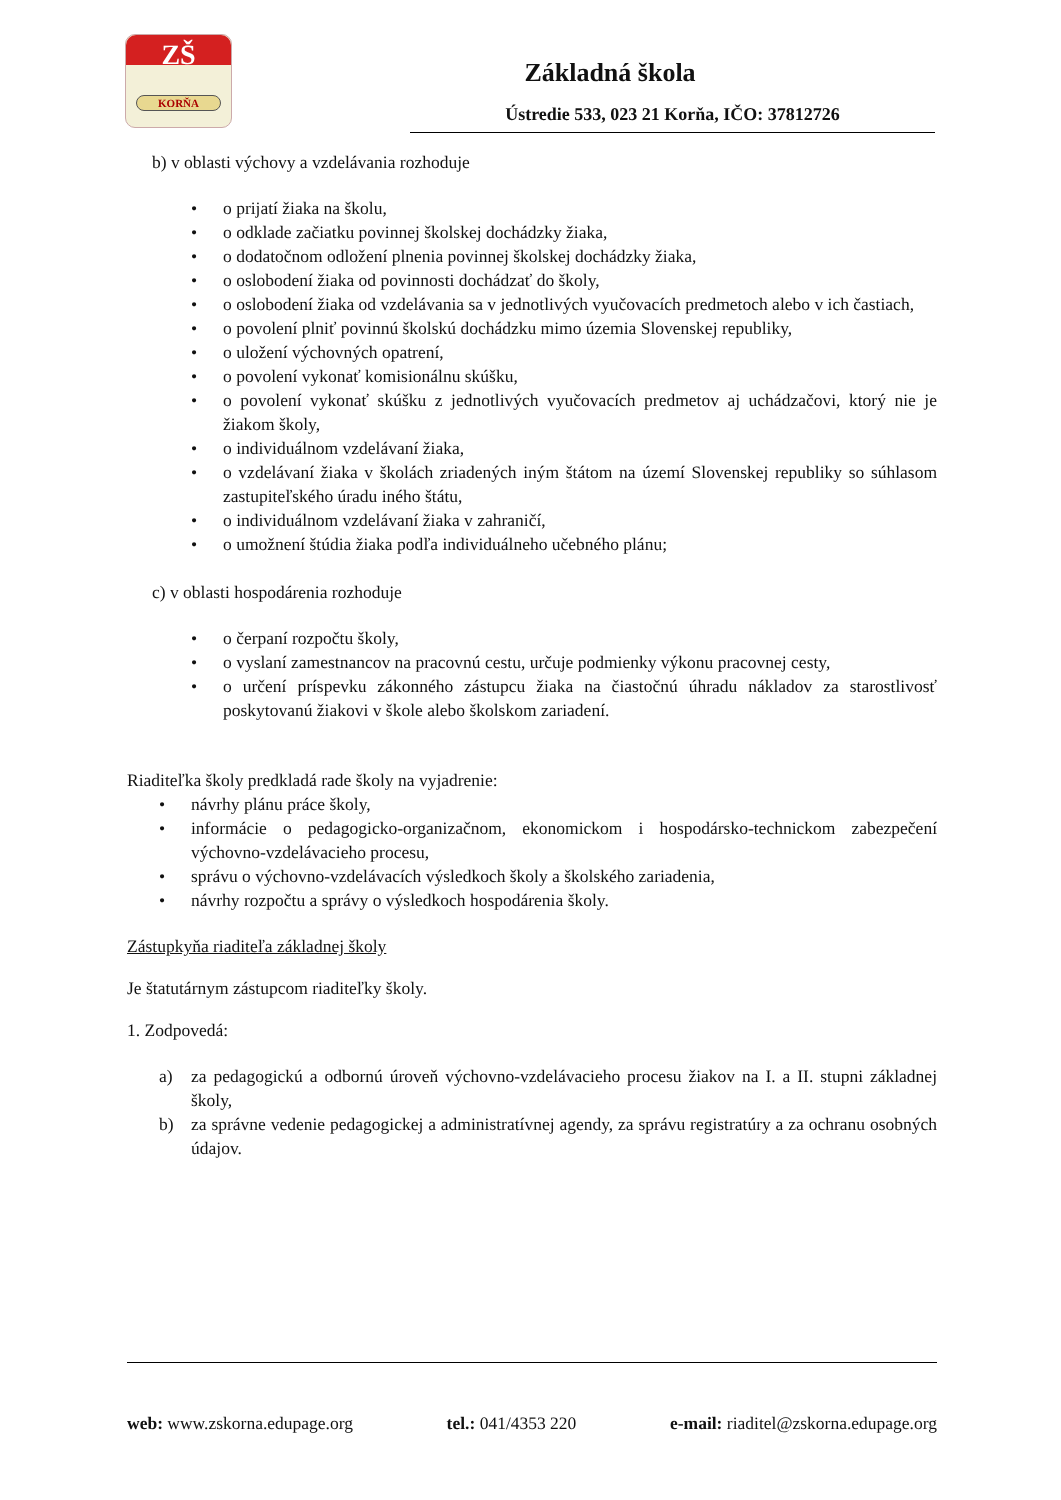ZŠ
KORŇA
Základná škola
Ústredie 533, 023 21 Korňa, IČO: 37812726
b) v oblasti výchovy a vzdelávania rozhoduje
• o prijatí žiaka na školu,
• o odklade začiatku povinnej školskej dochádzky žiaka,
• o dodatočnom odložení plnenia povinnej školskej dochádzky žiaka,
• o oslobodení žiaka od povinnosti dochádzať do školy,
• o oslobodení žiaka od vzdelávania sa v jednotlivých vyučovacích predmetoch alebo v ich častiach,
• o povolení plniť povinnú školskú dochádzku mimo územia Slovenskej republiky,
• o uložení výchovných opatrení,
• o povolení vykonať komisionálnu skúšku,
• o povolení vykonať skúšku z jednotlivých vyučovacích predmetov aj uchádzačovi, ktorý nie je žiakom školy,
• o individuálnom vzdelávaní žiaka,
• o vzdelávaní žiaka v školách zriadených iným štátom na území Slovenskej republiky so súhlasom zastupiteľského úradu iného štátu,
• o individuálnom vzdelávaní žiaka v zahraničí,
• o umožnení štúdia žiaka podľa individuálneho učebného plánu;
c) v oblasti hospodárenia rozhoduje
• o čerpaní rozpočtu školy,
• o vyslaní zamestnancov na pracovnú cestu, určuje podmienky výkonu pracovnej cesty,
• o určení príspevku zákonného zástupcu žiaka na čiastočnú úhradu nákladov za starostlivosť poskytovanú žiakovi v škole alebo školskom zariadení.
Riaditeľka školy predkladá rade školy na vyjadrenie:
• návrhy plánu práce školy,
• informácie o pedagogicko-organizačnom, ekonomickom i hospodársko-technickom zabezpečení výchovno-vzdelávacieho procesu,
• správu o výchovno-vzdelávacích výsledkoch školy a školského zariadenia,
• návrhy rozpočtu a správy o výsledkoch hospodárenia školy.
Zástupkyňa riaditeľa základnej školy
Je štatutárnym zástupcom riaditeľky školy.
1. Zodpovedá:
a) za pedagogickú a odbornú úroveň výchovno-vzdelávacieho procesu žiakov na I. a II. stupni základnej školy,
b) za správne vedenie pedagogickej a administratívnej agendy, za správu registratúry a za ochranu osobných údajov.
web: www.zskorna.edupage.org tel.: 041/4353 220 e-mail: riaditel@zskorna.edupage.org